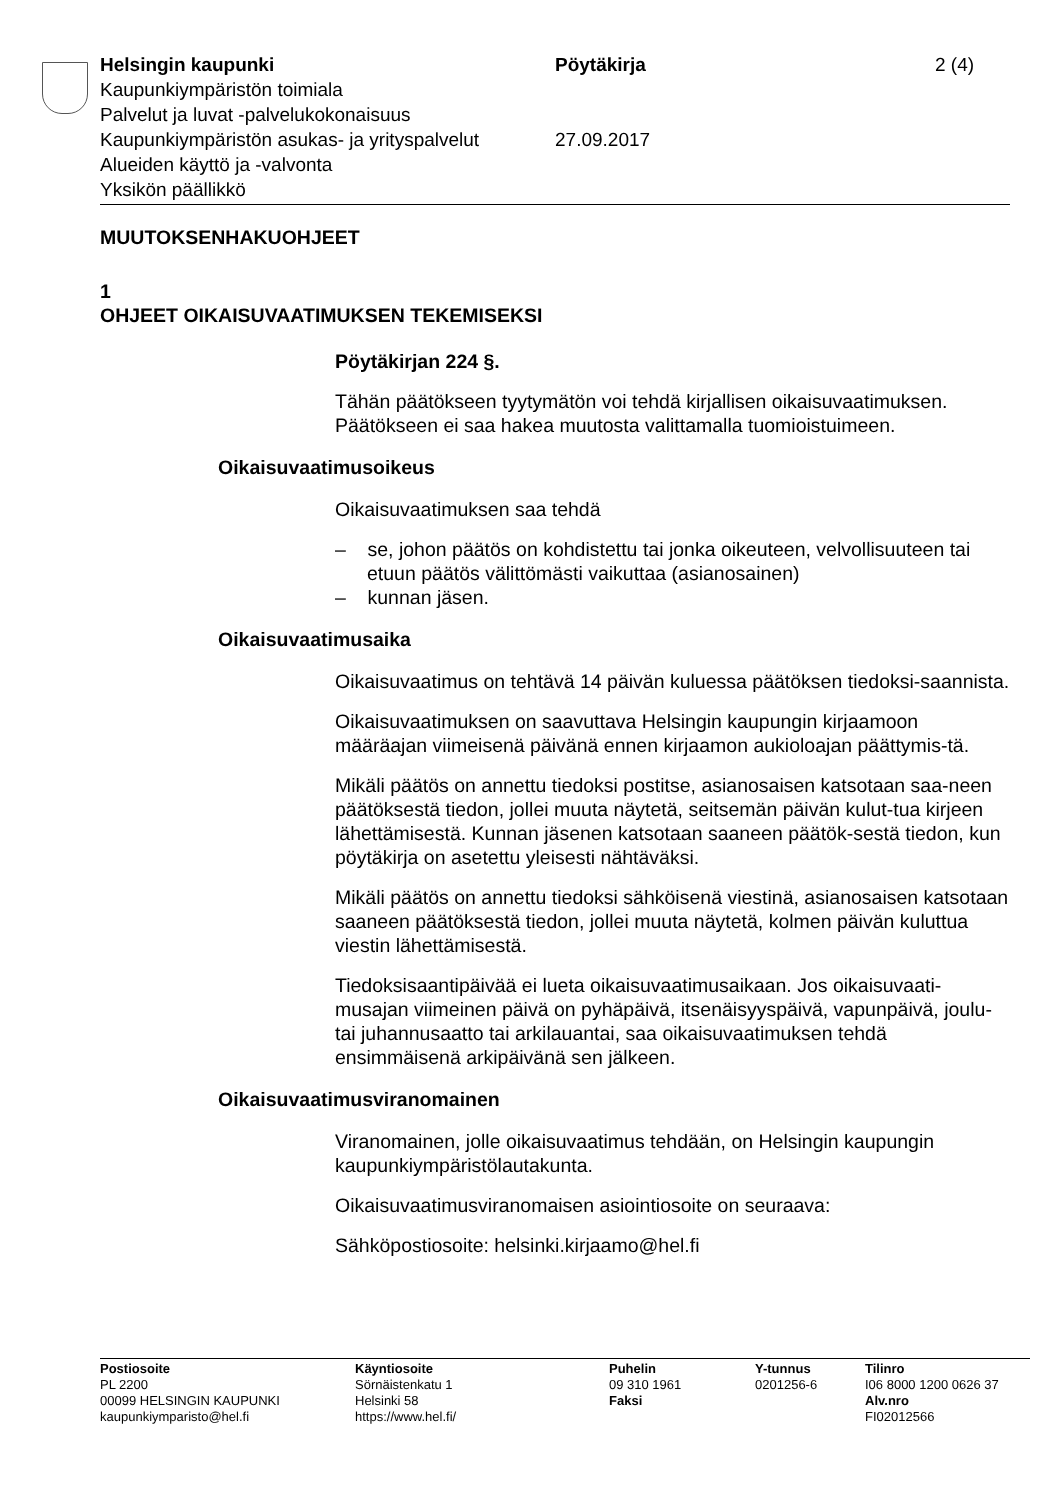Helsingin kaupunki Pöytäkirja 2 (4)
Kaupunkiympäristön toimiala
Palvelut ja luvat -palvelukokonaisuus
Kaupunkiympäristön asukas- ja yrityspalvelut
27.09.2017
Alueiden käyttö ja -valvonta
Yksikön päällikkö
MUUTOKSENHAKUOHJEET
1
OHJEET OIKAISUVAATIMUKSEN TEKEMISEKSI
Pöytäkirjan 224 §.
Tähän päätökseen tyytymätön voi tehdä kirjallisen oikaisuvaatimuksen. Päätökseen ei saa hakea muutosta valittamalla tuomioistuimeen.
Oikaisuvaatimusoikeus
Oikaisuvaatimuksen saa tehdä
– se, johon päätös on kohdistettu tai jonka oikeuteen, velvollisuuteen tai etuun päätös välittömästi vaikuttaa (asianosainen)
– kunnan jäsen.
Oikaisuvaatimusaika
Oikaisuvaatimus on tehtävä 14 päivän kuluessa päätöksen tiedoksi-saannista.
Oikaisuvaatimuksen on saavuttava Helsingin kaupungin kirjaamoon määräajan viimeisenä päivänä ennen kirjaamon aukioloajan päättymis-tä.
Mikäli päätös on annettu tiedoksi postitse, asianosaisen katsotaan saa-neen päätöksestä tiedon, jollei muuta näytetä, seitsemän päivän kulut-tua kirjeen lähettämisestä. Kunnan jäsenen katsotaan saaneen päätök-sestä tiedon, kun pöytäkirja on asetettu yleisesti nähtäväksi.
Mikäli päätös on annettu tiedoksi sähköisenä viestinä, asianosaisen katsotaan saaneen päätöksestä tiedon, jollei muuta näytetä, kolmen päivän kuluttua viestin lähettämisestä.
Tiedoksisaantipäivää ei lueta oikaisuvaatimusaikaan. Jos oikaisuvaati-musajan viimeinen päivä on pyhäpäivä, itsenäisyyspäivä, vapunpäivä, joulu- tai juhannusaatto tai arkilauantai, saa oikaisuvaatimuksen tehdä ensimmäisenä arkipäivänä sen jälkeen.
Oikaisuvaatimusviranomainen
Viranomainen, jolle oikaisuvaatimus tehdään, on Helsingin kaupungin kaupunkiympäristölautakunta.
Oikaisuvaatimusviranomaisen asiointiosoite on seuraava:
Sähköpostiosoite: helsinki.kirjaamo@hel.fi
Postiosoite
PL 2200
00099 HELSINGIN KAUPUNKI
kaupunkiymparisto@hel.fi
Käyntiosoite
Sörnäistenkatu 1
Helsinki 58
https://www.hel.fi/
Puhelin
09 310 1961
Faksi
Y-tunnus
0201256-6
Tilinro
I06 8000 1200 0626 37
Alv.nro
FI02012566